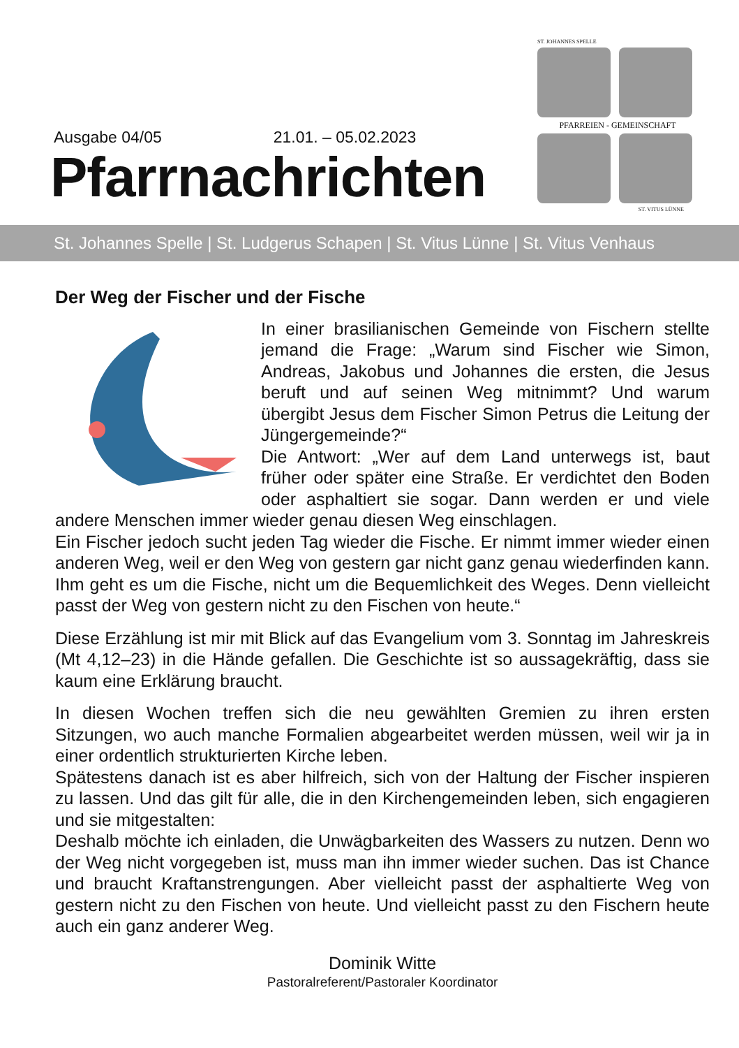Ausgabe 04/05 21.01. – 05.02.2023
Pfarrnachrichten
ST. JOHANNES SPELLE
PFARREIEN - GEMEINSCHAFT
ST. VITUS LÜNNE
St. Johannes Spelle | St. Ludgerus Schapen | St. Vitus Lünne | St. Vitus Venhaus
Der Weg der Fischer und der Fische
In einer brasilianischen Gemeinde von Fischern stellte jemand die Frage: „Warum sind Fischer wie Simon, Andreas, Jakobus und Johannes die ersten, die Jesus beruft und auf seinen Weg mitnimmt? Und warum übergibt Jesus dem Fischer Simon Petrus die Leitung der Jüngergemeinde?“
Die Antwort: „Wer auf dem Land unterwegs ist, baut früher oder später eine Straße. Er verdichtet den Boden oder asphaltiert sie sogar. Dann werden er und viele andere Menschen immer wieder genau diesen Weg einschlagen.
Ein Fischer jedoch sucht jeden Tag wieder die Fische. Er nimmt immer wieder einen anderen Weg, weil er den Weg von gestern gar nicht ganz genau wiederfinden kann. Ihm geht es um die Fische, nicht um die Bequemlichkeit des Weges. Denn vielleicht passt der Weg von gestern nicht zu den Fischen von heute.“
Diese Erzählung ist mir mit Blick auf das Evangelium vom 3. Sonntag im Jahreskreis (Mt 4,12–23) in die Hände gefallen. Die Geschichte ist so aussagekräftig, dass sie kaum eine Erklärung braucht.
In diesen Wochen treffen sich die neu gewählten Gremien zu ihren ersten Sitzungen, wo auch manche Formalien abgearbeitet werden müssen, weil wir ja in einer ordentlich strukturierten Kirche leben.
Spätestens danach ist es aber hilfreich, sich von der Haltung der Fischer inspieren zu lassen. Und das gilt für alle, die in den Kirchengemeinden leben, sich engagieren und sie mitgestalten:
Deshalb möchte ich einladen, die Unwägbarkeiten des Wassers zu nutzen. Denn wo der Weg nicht vorgegeben ist, muss man ihn immer wieder suchen. Das ist Chance und braucht Kraftanstrengungen. Aber vielleicht passt der asphaltierte Weg von gestern nicht zu den Fischen von heute. Und vielleicht passt zu den Fischern heute auch ein ganz anderer Weg.
Dominik Witte
Pastoralreferent/Pastoraler Koordinator